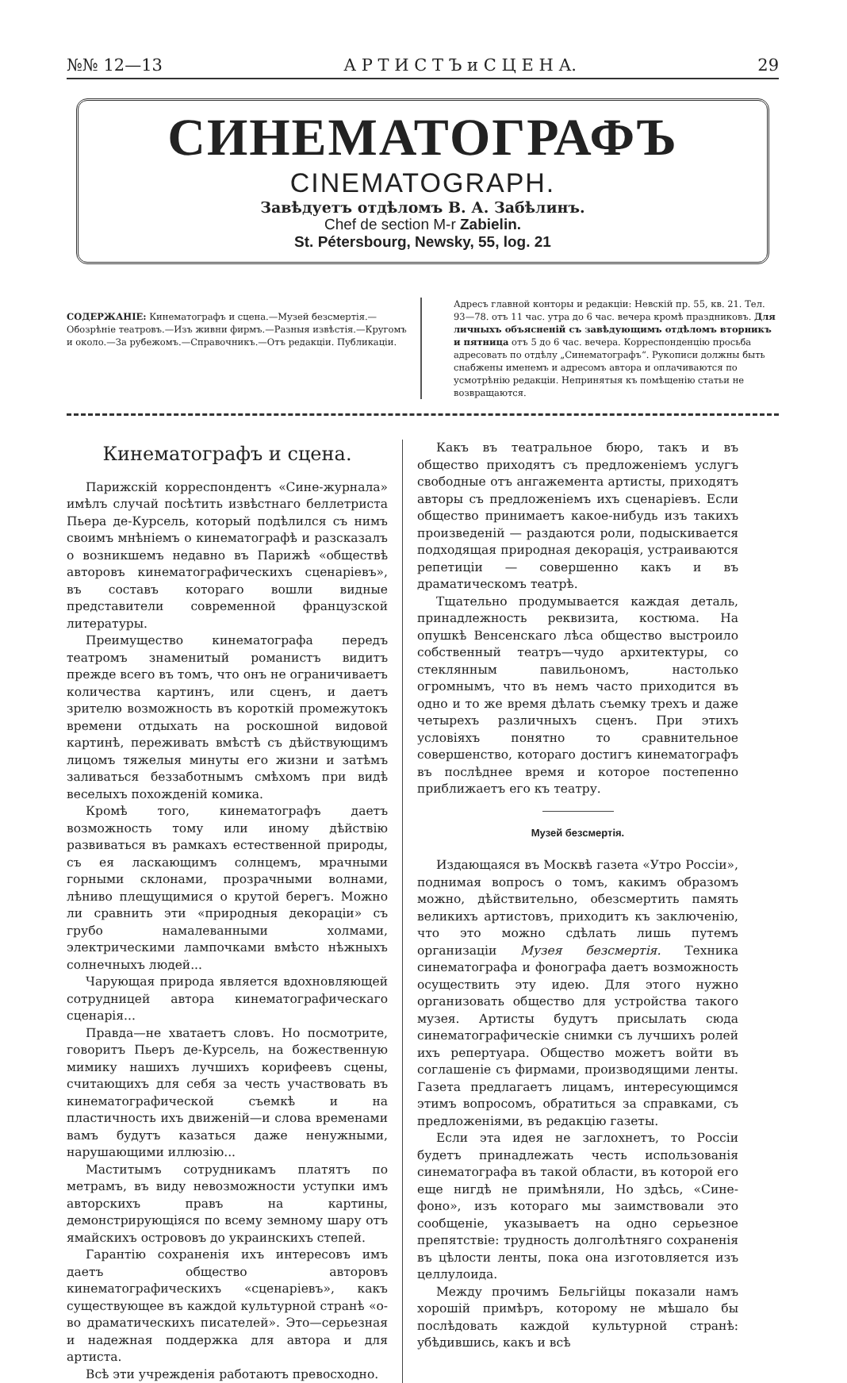№№ 12—13 А Р Т И С Т Ъ и С Ц Е Н А. 29
СИНЕМАТОГРАФЪ
CINEMATOGRAPH.
Завѣдуетъ отдѣломъ В. А. Забѣлинъ.
Chef de section M-r Zabielin.
St. Pétersbourg, Newsky, 55, log. 21
СОДЕРЖАНІЕ: Кинематографъ и сцена.—Музей безсмертія.—Обозрѣніе театровъ.—Изъ живни фирмъ.—Разныя извѣстія.—Кругомъ и около.—За рубежомъ.—Справочникъ.—Отъ редакціи. Публикаціи.
Адресъ главной конторы и редакціи: Невскій пр. 55, кв. 21. Тел. 93—78. отъ 11 час. утра до 6 час. вечера кромѣ праздниковъ. Для личныхъ объясненій съ завѣдующимъ отдѣломъ вторникъ и пятница отъ 5 до 6 час. вечера. Корреспонденцію просьба адресовать по отдѣлу „Синематографъ“. Рукописи должны быть снабжены именемъ и адресомъ автора и оплачиваются по усмотрѣнію редакціи. Непринятыя къ помѣщенію статьи не возвращаются.
Кинематографъ и сцена.
Парижскій корреспондентъ «Сине-журнала» имѣлъ случай посѣтить извѣстнаго беллетриста Пьера де-Курсель, который подѣлился съ нимъ своимъ мнѣніемъ о кинематографѣ и разсказалъ о возникшемъ недавно въ Парижѣ «обществѣ авторовъ кинематографическихъ сценаріевъ», въ составъ котораго вошли видные представители современной французской литературы.
Преимущество кинематографа передъ театромъ знаменитый романистъ видитъ прежде всего въ томъ, что онъ не ограничиваетъ количества картинъ, или сценъ, и даетъ зрителю возможность въ короткій промежутокъ времени отдыхать на роскошной видовой картинѣ, переживать вмѣстѣ съ дѣйствующимъ лицомъ тяжелыя минуты его жизни и затѣмъ заливаться беззаботнымъ смѣхомъ при видѣ веселыхъ похожденій комика.
Кромѣ того, кинематографъ даетъ возможность тому или иному дѣйствію развиваться въ рамкахъ естественной природы, съ ея ласкающимъ солнцемъ, мрачными горными склонами, прозрачными волнами, лѣниво плещущимися о крутой берегъ. Можно ли сравнить эти «природныя декораціи» съ грубо намалеванными холмами, электрическими лампочками вмѣсто нѣжныхъ солнечныхъ людей...
Чарующая природа является вдохновляющей сотрудницей автора кинематографическаго сценарія...
Правда—не хватаетъ словъ. Но посмотрите, говоритъ Пьеръ де-Курсель, на божественную мимику нашихъ лучшихъ корифеевъ сцены, считающихъ для себя за честь участвовать въ кинематографической съемкѣ и на пластичность ихъ движеній—и слова временами вамъ будутъ казаться даже ненужными, нарушающими иллюзію...
Маститымъ сотрудникамъ платятъ по метрамъ, въ виду невозможности уступки имъ авторскихъ правъ на картины, демонстрирующіяся по всему земному шару отъ ямайскихъ острововъ до украинскихъ степей.
Гарантію сохраненія ихъ интересовъ имъ даетъ общество авторовъ кинематографическихъ «сценаріевъ», какъ существующее въ каждой культурной странѣ «о-во драматическихъ писателей». Это—серьезная и надежная поддержка для автора и для артиста.
Всѣ эти учрежденія работаютъ превосходно.
Какъ въ театральное бюро, такъ и въ общество приходятъ съ предложеніемъ услугъ свободные отъ ангажемента артисты, приходятъ авторы съ предложеніемъ ихъ сценаріевъ. Если общество принимаетъ какое-нибудь изъ такихъ произведеній — раздаются роли, подыскивается подходящая природная декорація, устраиваются репетиціи — совершенно какъ и въ драматическомъ театрѣ.
Тщательно продумывается каждая деталь, принадлежность реквизита, костюма. На опушкѣ Венсенскаго лѣса общество выстроило собственный театръ—чудо архитектуры, со стеклянным павильономъ, настолько огромнымъ, что въ немъ часто приходится въ одно и то же время дѣлать съемку трехъ и даже четырехъ различныхъ сценъ. При этихъ условіяхъ понятно то сравнительное совершенство, котораго достигъ кинематографъ въ послѣднее время и которое постепенно приближаетъ его къ театру.
Музей безсмертія.
Издающаяся въ Москвѣ газета «Утро Россіи», поднимая вопросъ о томъ, какимъ образомъ можно, дѣйствительно, обезсмертить память великихъ артистовъ, приходитъ къ заключенію, что это можно сдѣлать лишь путемъ организаціи Музея безсмертія. Техника синематографа и фонографа даетъ возможность осуществить эту идею. Для этого нужно организовать общество для устройства такого музея. Артисты будутъ присылать сюда синематографическіе снимки съ лучшихъ ролей ихъ репертуара. Общество можетъ войти въ соглашеніе съ фирмами, производящими ленты. Газета предлагаетъ лицамъ, интересующимся этимъ вопросомъ, обратиться за справками, съ предложеніями, въ редакцію газеты.
Если эта идея не заглохнетъ, то Россіи будетъ принадлежать честь использованія синематографа въ такой области, въ которой его еще нигдѣ не примѣняли, Но здѣсь, «Сине-фоно», изъ котораго мы заимствовали это сообщеніе, указываетъ на одно серьезное препятствіе: трудность долголѣтняго сохраненія въ цѣлости ленты, пока она изготовляется изъ целлулоида.
Между прочимъ Бельгійцы показали намъ хорошій примѣръ, которому не мѣшало бы послѣдовать каждой культурной странѣ: убѣдившись, какъ и всѣ